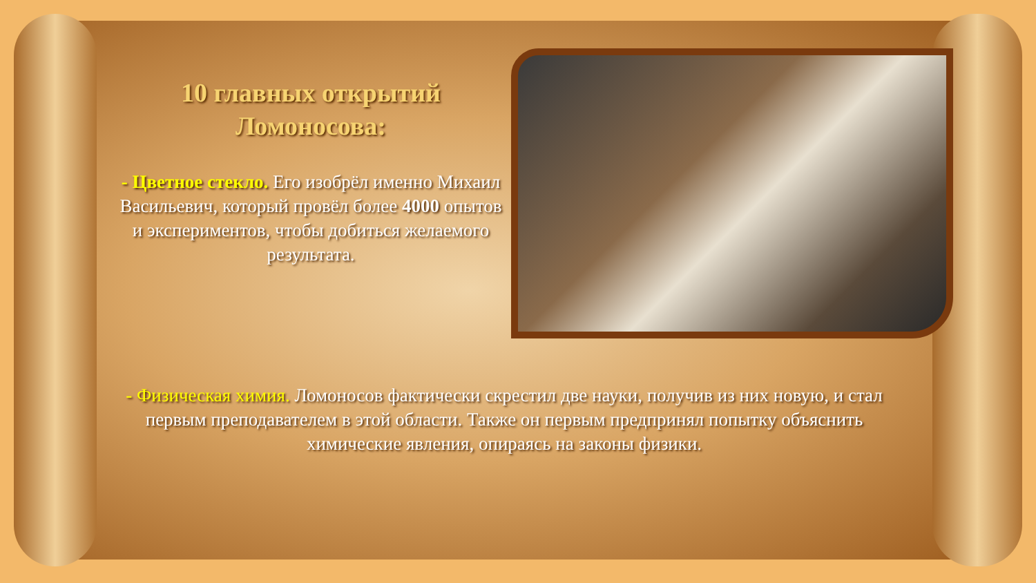10 главных открытий Ломоносова:
- Цветное стекло. Его изобрёл именно Михаил Васильевич, который провёл более 4000 опытов и экспериментов, чтобы добиться желаемого результата.
- Физическая химия. Ломоносов фактически скрестил две науки, получив из них новую, и стал первым преподавателем в этой области. Также он первым предпринял попытку объяснить химические явления, опираясь на законы физики.